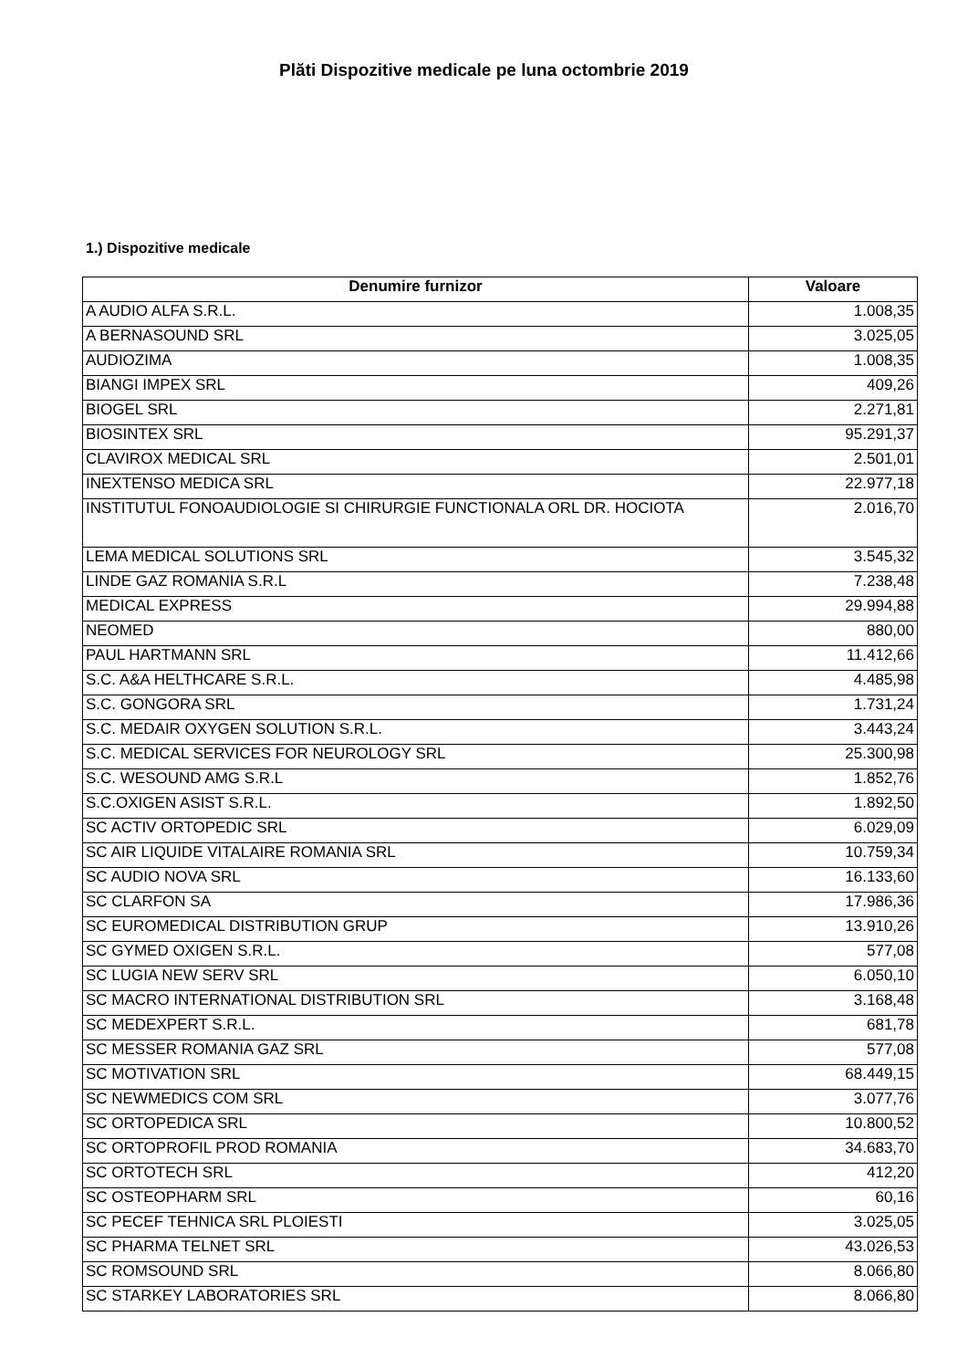Plăti Dispozitive medicale pe luna octombrie 2019
1.) Dispozitive medicale
| Denumire furnizor | Valoare |
| --- | --- |
| A AUDIO ALFA S.R.L. | 1.008,35 |
| A BERNASOUND SRL | 3.025,05 |
| AUDIOZIMA | 1.008,35 |
| BIANGI IMPEX SRL | 409,26 |
| BIOGEL SRL | 2.271,81 |
| BIOSINTEX SRL | 95.291,37 |
| CLAVIROX MEDICAL SRL | 2.501,01 |
| INEXTENSO MEDICA SRL | 22.977,18 |
| INSTITUTUL FONOAUDIOLOGIE SI CHIRURGIE FUNCTIONALA ORL DR. HOCIOTA | 2.016,70 |
| LEMA MEDICAL SOLUTIONS SRL | 3.545,32 |
| LINDE GAZ ROMANIA S.R.L | 7.238,48 |
| MEDICAL EXPRESS | 29.994,88 |
| NEOMED | 880,00 |
| PAUL HARTMANN SRL | 11.412,66 |
| S.C. A&A HELTHCARE S.R.L. | 4.485,98 |
| S.C. GONGORA SRL | 1.731,24 |
| S.C. MEDAIR OXYGEN SOLUTION S.R.L. | 3.443,24 |
| S.C. MEDICAL SERVICES FOR NEUROLOGY SRL | 25.300,98 |
| S.C. WESOUND AMG S.R.L | 1.852,76 |
| S.C.OXIGEN ASIST S.R.L. | 1.892,50 |
| SC ACTIV ORTOPEDIC SRL | 6.029,09 |
| SC AIR LIQUIDE VITALAIRE ROMANIA SRL | 10.759,34 |
| SC AUDIO NOVA SRL | 16.133,60 |
| SC CLARFON SA | 17.986,36 |
| SC EUROMEDICAL DISTRIBUTION GRUP | 13.910,26 |
| SC GYMED OXIGEN S.R.L. | 577,08 |
| SC LUGIA NEW SERV SRL | 6.050,10 |
| SC MACRO INTERNATIONAL DISTRIBUTION SRL | 3.168,48 |
| SC MEDEXPERT S.R.L. | 681,78 |
| SC MESSER ROMANIA GAZ SRL | 577,08 |
| SC MOTIVATION SRL | 68.449,15 |
| SC NEWMEDICS COM SRL | 3.077,76 |
| SC ORTOPEDICA SRL | 10.800,52 |
| SC ORTOPROFIL PROD ROMANIA | 34.683,70 |
| SC ORTOTECH SRL | 412,20 |
| SC OSTEOPHARM SRL | 60,16 |
| SC PECEF TEHNICA SRL PLOIESTI | 3.025,05 |
| SC PHARMA TELNET SRL | 43.026,53 |
| SC ROMSOUND SRL | 8.066,80 |
| SC STARKEY LABORATORIES SRL | 8.066,80 |